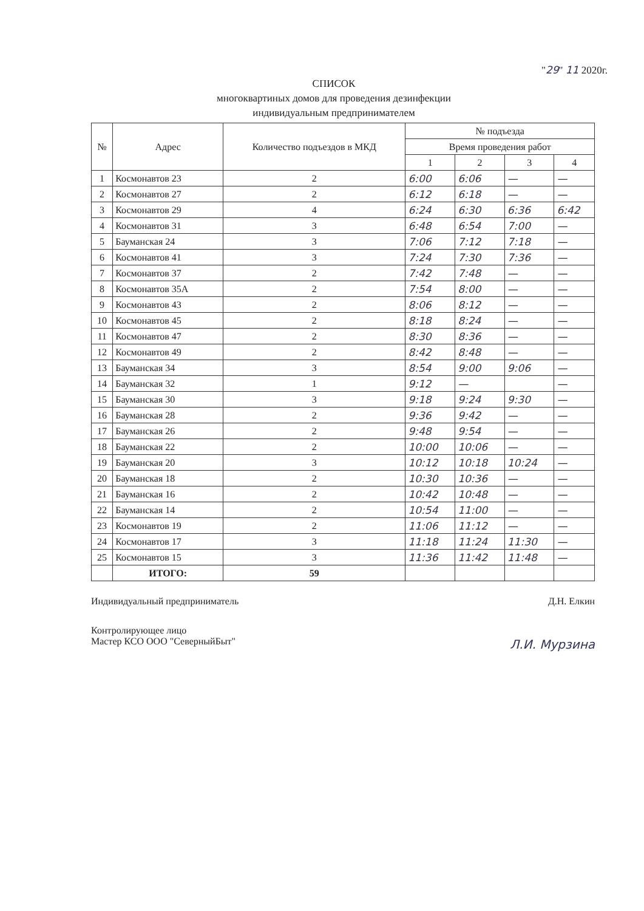"29" 11 2020г.
СПИСОК
многоквартиных домов для проведения дезинфекции
индивидуальным предпринимателем
| № | Адрес | Количество подъездов в МКД | № подъезда | | | |
| --- | --- | --- | --- | --- | --- | --- |
| | | | Время проведения работ | | | |
| | | | 1 | 2 | 3 | 4 |
| 1 | Космонавтов 23 | 2 | 6:00 | 6:06 | — | — |
| 2 | Космонавтов 27 | 2 | 6:12 | 6:18 | — | — |
| 3 | Космонавтов 29 | 4 | 6:24 | 6:30 | 6:36 | 6:42 |
| 4 | Космонавтов 31 | 3 | 6:48 | 6:54 | 7:00 | — |
| 5 | Бауманская 24 | 3 | 7:06 | 7:12 | 7:18 | — |
| 6 | Космонавтов 41 | 3 | 7:24 | 7:30 | 7:36 | — |
| 7 | Космонавтов 37 | 2 | 7:42 | 7:48 | — | — |
| 8 | Космонавтов 35А | 2 | 7:54 | 8:00 | — | — |
| 9 | Космонавтов 43 | 2 | 8:06 | 8:12 | — | — |
| 10 | Космонавтов 45 | 2 | 8:18 | 8:24 | — | — |
| 11 | Космонавтов 47 | 2 | 8:30 | 8:36 | — | — |
| 12 | Космонавтов 49 | 2 | 8:42 | 8:48 | — | — |
| 13 | Бауманская 34 | 3 | 8:54 | 9:00 | 9:06 | — |
| 14 | Бауманская 32 | 1 | 9:12 | — | | — |
| 15 | Бауманская 30 | 3 | 9:18 | 9:24 | 9:30 | — |
| 16 | Бауманская 28 | 2 | 9:36 | 9:42 | — | — |
| 17 | Бауманская 26 | 2 | 9:48 | 9:54 | — | — |
| 18 | Бауманская 22 | 2 | 10:00 | 10:06 | — | — |
| 19 | Бауманская 20 | 3 | 10:12 | 10:18 | 10:24 | — |
| 20 | Бауманская 18 | 2 | 10:30 | 10:36 | — | — |
| 21 | Бауманская 16 | 2 | 10:42 | 10:48 | — | — |
| 22 | Бауманская 14 | 2 | 10:54 | 11:00 | — | — |
| 23 | Космонавтов 19 | 2 | 11:06 | 11:12 | — | — |
| 24 | Космонавтов 17 | 3 | 11:18 | 11:24 | 11:30 | — |
| 25 | Космонавтов 15 | 3 | 11:36 | 11:42 | 11:48 | — |
| | ИТОГО: | 59 | | | | |
Индивидуальный предприниматель Д.Н. Елкин
Контролирующее лицо
Мастер КСО ООО "СеверныйБыт" Л.И. Мурзина